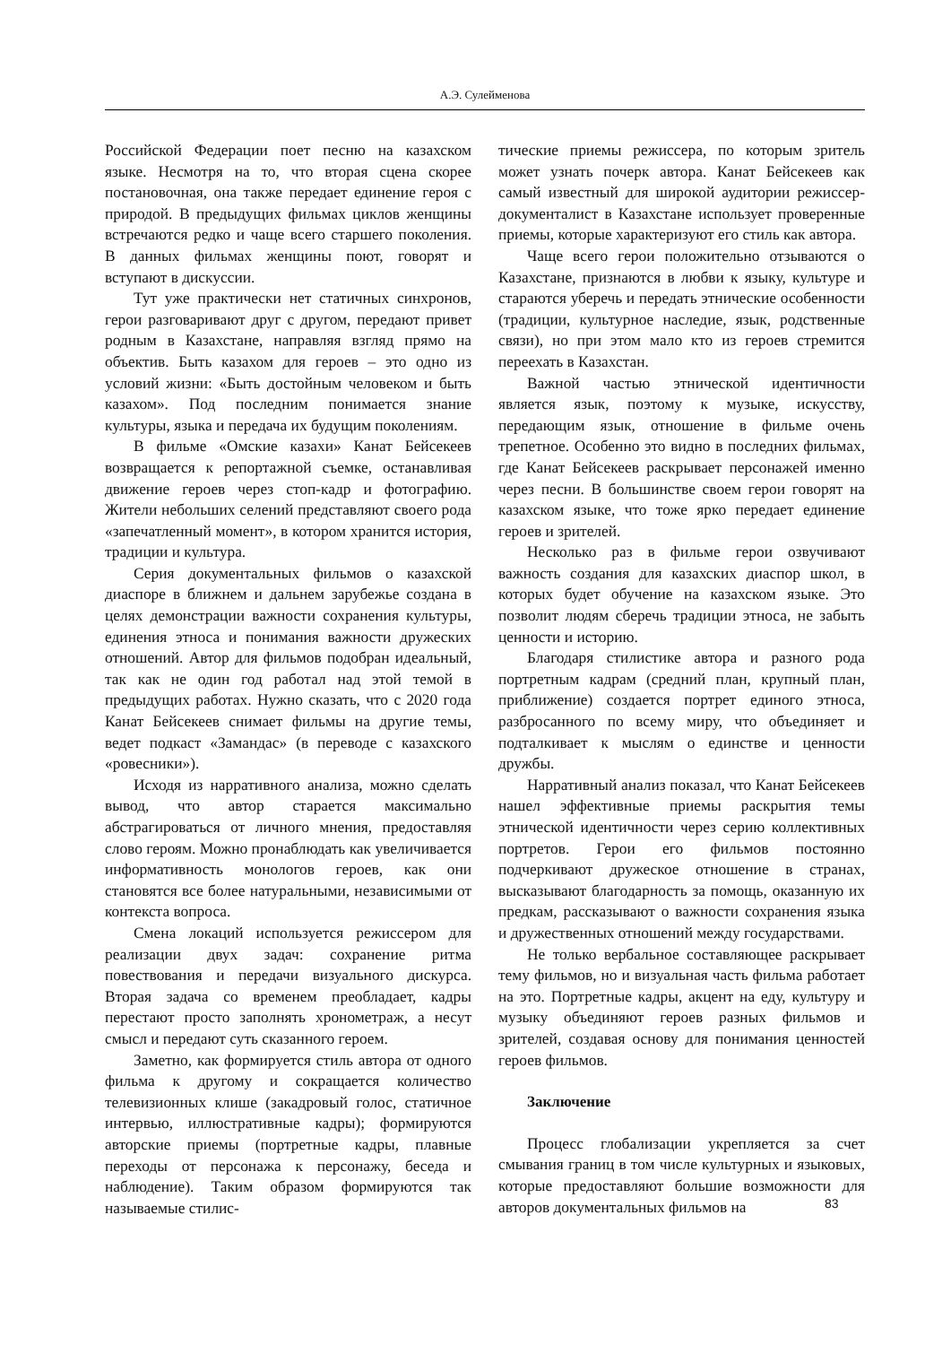А.Э. Сулейменова
Российской Федерации поет песню на казахском языке. Несмотря на то, что вторая сцена скорее постановочная, она также передает единение героя с природой. В предыдущих фильмах циклов женщины встречаются редко и чаще всего старшего поколения. В данных фильмах женщины поют, говорят и вступают в дискуссии.
Тут уже практически нет статичных синхронов, герои разговаривают друг с другом, передают привет родным в Казахстане, направляя взгляд прямо на объектив. Быть казахом для героев – это одно из условий жизни: «Быть достойным человеком и быть казахом». Под последним понимается знание культуры, языка и передача их будущим поколениям.
В фильме «Омские казахи» Канат Бейсекеев возвращается к репортажной съемке, останавливая движение героев через стоп-кадр и фотографию. Жители небольших селений представляют своего рода «запечатленный момент», в котором хранится история, традиции и культура.
Серия документальных фильмов о казахской диаспоре в ближнем и дальнем зарубежье создана в целях демонстрации важности сохранения культуры, единения этноса и понимания важности дружеских отношений. Автор для фильмов подобран идеальный, так как не один год работал над этой темой в предыдущих работах. Нужно сказать, что с 2020 года Канат Бейсекеев снимает фильмы на другие темы, ведет подкаст «Замандас» (в переводе с казахского «ровесники»).
Исходя из нарративного анализа, можно сделать вывод, что автор старается максимально абстрагироваться от личного мнения, предоставляя слово героям. Можно пронаблюдать как увеличивается информативность монологов героев, как они становятся все более натуральными, независимыми от контекста вопроса.
Смена локаций используется режиссером для реализации двух задач: сохранение ритма повествования и передачи визуального дискурса. Вторая задача со временем преобладает, кадры перестают просто заполнять хронометраж, а несут смысл и передают суть сказанного героем.
Заметно, как формируется стиль автора от одного фильма к другому и сокращается количество телевизионных клише (закадровый голос, статичное интервью, иллюстративные кадры); формируются авторские приемы (портретные кадры, плавные переходы от персонажа к персонажу, беседа и наблюдение). Таким образом формируются так называемые стилис-
тические приемы режиссера, по которым зритель может узнать почерк автора. Канат Бейсекеев как самый известный для широкой аудитории режиссер-документалист в Казахстане использует проверенные приемы, которые характеризуют его стиль как автора.
Чаще всего герои положительно отзываются о Казахстане, признаются в любви к языку, культуре и стараются уберечь и передать этнические особенности (традиции, культурное наследие, язык, родственные связи), но при этом мало кто из героев стремится переехать в Казахстан.
Важной частью этнической идентичности является язык, поэтому к музыке, искусству, передающим язык, отношение в фильме очень трепетное. Особенно это видно в последних фильмах, где Канат Бейсекеев раскрывает персонажей именно через песни. В большинстве своем герои говорят на казахском языке, что тоже ярко передает единение героев и зрителей.
Несколько раз в фильме герои озвучивают важность создания для казахских диаспор школ, в которых будет обучение на казахском языке. Это позволит людям сберечь традиции этноса, не забыть ценности и историю.
Благодаря стилистике автора и разного рода портретным кадрам (средний план, крупный план, приближение) создается портрет единого этноса, разбросанного по всему миру, что объединяет и подталкивает к мыслям о единстве и ценности дружбы.
Нарративный анализ показал, что Канат Бейсекеев нашел эффективные приемы раскрытия темы этнической идентичности через серию коллективных портретов. Герои его фильмов постоянно подчеркивают дружеское отношение в странах, высказывают благодарность за помощь, оказанную их предкам, рассказывают о важности сохранения языка и дружественных отношений между государствами.
Не только вербальное составляющее раскрывает тему фильмов, но и визуальная часть фильма работает на это. Портретные кадры, акцент на еду, культуру и музыку объединяют героев разных фильмов и зрителей, создавая основу для понимания ценностей героев фильмов.
Заключение
Процесс глобализации укрепляется за счет смывания границ в том числе культурных и языковых, которые предоставляют большие возможности для авторов документальных фильмов на
83